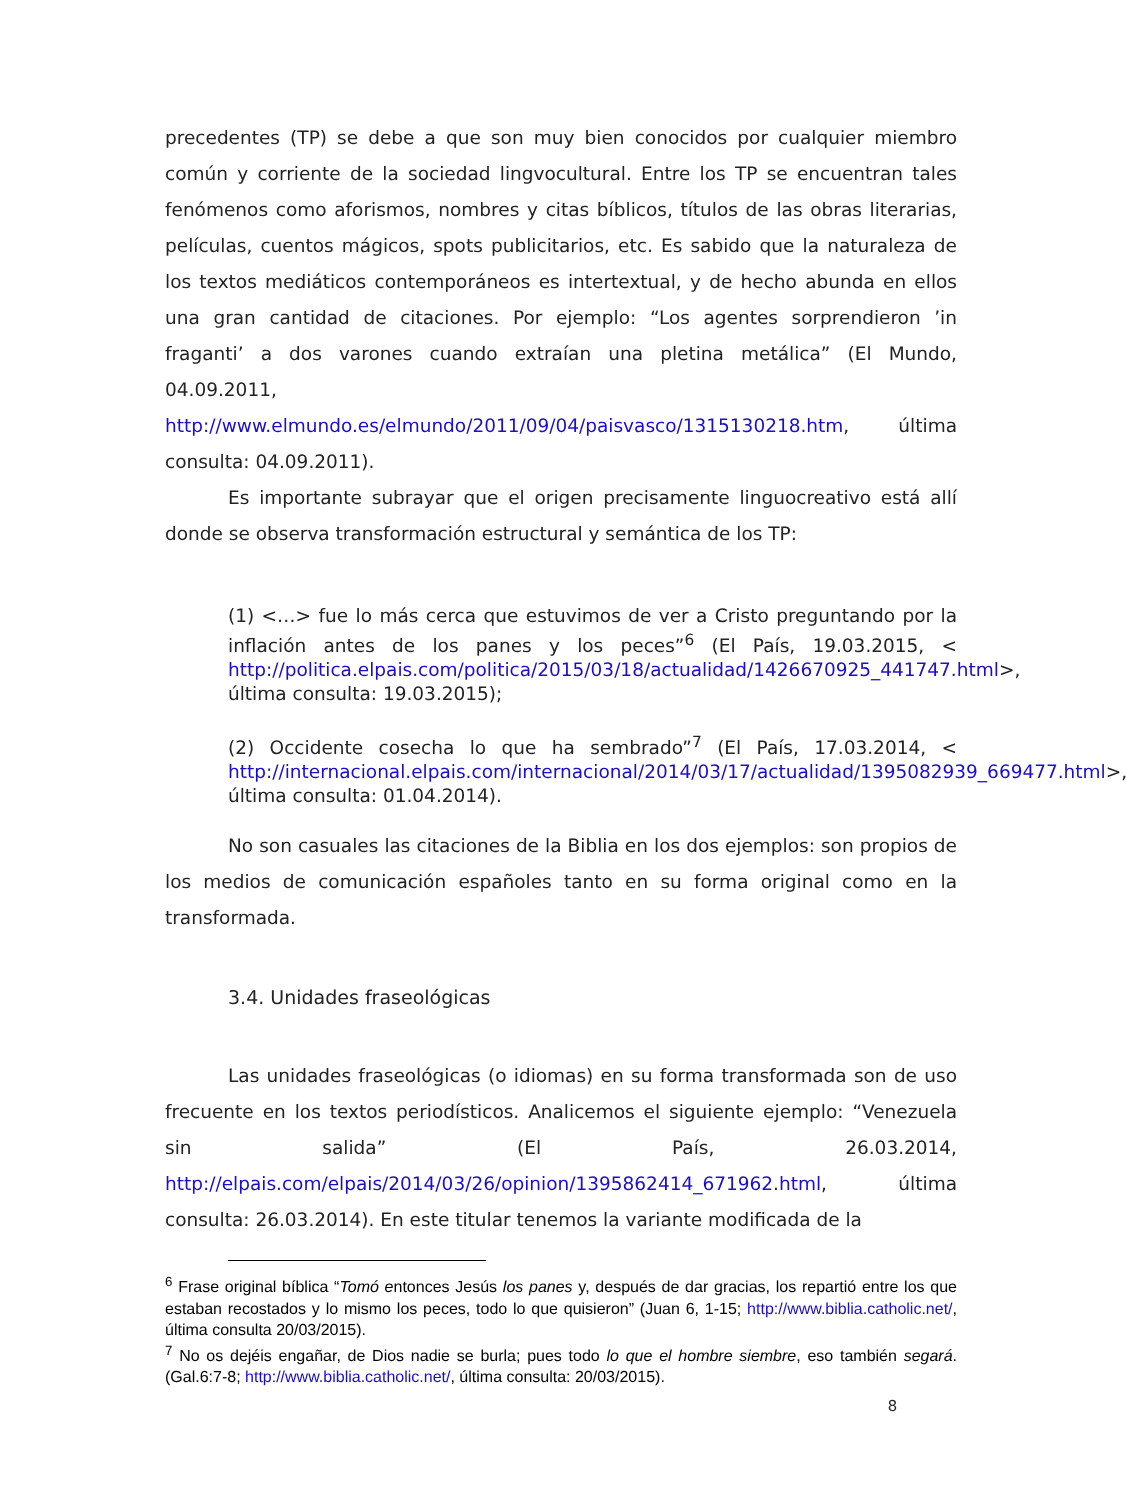precedentes (TP) se debe a que son muy bien conocidos por cualquier miembro común y corriente de la sociedad lingvocultural. Entre los TP se encuentran tales fenómenos como aforismos, nombres y citas bíblicos, títulos de las obras literarias, películas, cuentos mágicos, spots publicitarios, etc. Es sabido que la naturaleza de los textos mediáticos contemporáneos es intertextual, y de hecho abunda en ellos una gran cantidad de citaciones. Por ejemplo: “Los agentes sorprendieron ’in fraganti’ a dos varones cuando extraían una pletina metálica” (El Mundo, 04.09.2011, http://www.elmundo.es/elmundo/2011/09/04/paisvasco/1315130218.htm, última consulta: 04.09.2011).
Es importante subrayar que el origen precisamente linguocreativo está allí donde se observa transformación estructural y semántica de los TP:
(1) <…> fue lo más cerca que estuvimos de ver a Cristo preguntando por la inflación antes de los panes y los peces”<sup>6</sup> (El País, 19.03.2015, < http://politica.elpais.com/politica/2015/03/18/actualidad/1426670925_441747.html>, última consulta: 19.03.2015);
(2) Occidente cosecha lo que ha sembrado”<sup>7</sup> (El País, 17.03.2014, < http://internacional.elpais.com/internacional/2014/03/17/actualidad/1395082939_669477.html>, última consulta: 01.04.2014).
No son casuales las citaciones de la Biblia en los dos ejemplos: son propios de los medios de comunicación españoles tanto en su forma original como en la transformada.
3.4. Unidades fraseológicas
Las unidades fraseológicas (o idiomas) en su forma transformada son de uso frecuente en los textos periodísticos. Analicemos el siguiente ejemplo: “Venezuela sin salida” (El País, 26.03.2014, http://elpais.com/elpais/2014/03/26/opinion/1395862414_671962.html, última consulta: 26.03.2014). En este titular tenemos la variante modificada de la
<sup>6</sup> Frase original bíblica “Tomó entonces Jesús los panes y, después de dar gracias, los repartió entre los que estaban recostados y lo mismo los peces, todo lo que quisieron” (Juan 6, 1-15; http://www.biblia.catholic.net/, última consulta 20/03/2015).
<sup>7</sup> No os dejéis engañar, de Dios nadie se burla; pues todo lo que el hombre siembre, eso también segará. (Gal.6:7-8; http://www.biblia.catholic.net/, última consulta: 20/03/2015).
8